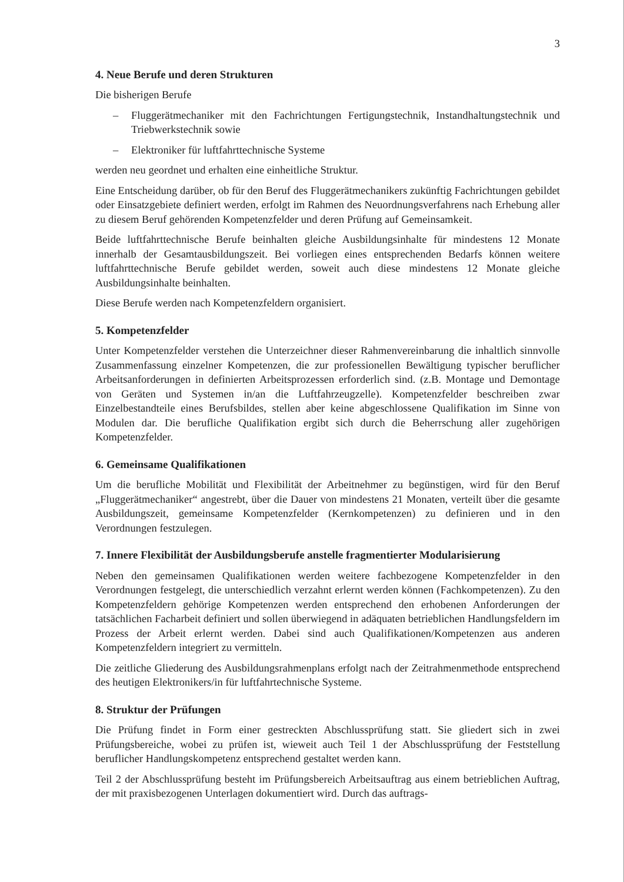3
4. Neue Berufe und deren Strukturen
Die bisherigen Berufe
– Fluggerätmechaniker mit den Fachrichtungen Fertigungstechnik, Instandhaltungs­technik und Triebwerkstechnik sowie
– Elektroniker für luftfahrttechnische Systeme
werden neu geordnet und erhalten eine einheitliche Struktur.
Eine Entscheidung darüber, ob für den Beruf des Fluggerätmechanikers zukünftig Fachrich­tungen gebildet oder Einsatzgebiete definiert werden, erfolgt im Rahmen des Neuordnungs­verfahrens nach Erhebung aller zu diesem Beruf gehörenden Kompetenzfelder und deren Prüfung auf Gemeinsamkeit.
Beide luftfahrttechnische Berufe beinhalten gleiche Ausbildungsinhalte für mindestens 12 Monate innerhalb der Gesamtausbildungszeit. Bei vorliegen eines entsprechenden Bedarfs können weitere luftfahrttechnische Berufe gebildet werden, soweit auch diese mindestens 12 Monate gleiche Ausbildungsinhalte beinhalten.
Diese Berufe werden nach Kompetenzfeldern organisiert.
5. Kompetenzfelder
Unter Kompetenzfelder verstehen die Unterzeichner dieser Rahmenvereinbarung die inhalt­lich sinnvolle Zusammenfassung einzelner Kompetenzen, die zur professionellen Bewälti­gung typischer beruflicher Arbeitsanforderungen in definierten Arbeitsprozessen erforder­lich sind. (z.B. Montage und Demontage von Geräten und Systemen in/an die Luftfahrzeug­zelle). Kompetenzfelder beschreiben zwar Einzelbestandteile eines Berufsbildes, stellen aber keine abgeschlossene Qualifikation im Sinne von Modulen dar. Die berufliche Qualifikation ergibt sich durch die Beherrschung aller zugehörigen Kompetenzfelder.
6. Gemeinsame Qualifikationen
Um die berufliche Mobilität und Flexibilität der Arbeitnehmer zu begünstigen, wird für den Beruf „Fluggerätmechaniker“ angestrebt, über die Dauer von mindestens 21 Monaten, ver­teilt über die gesamte Ausbildungszeit, gemeinsame Kompetenzfelder (Kernkompetenzen) zu definieren und in den Verordnungen festzulegen.
7. Innere Flexibilität der Ausbildungsberufe anstelle fragmentierter Modularisierung
Neben den gemeinsamen Qualifikationen werden weitere fachbezogene Kompetenzfelder in den Verordnungen festgelegt, die unterschiedlich verzahnt erlernt werden können (Fach­kompetenzen). Zu den Kompetenzfeldern gehörige Kompetenzen werden entsprechend den erhobenen Anforderungen der tatsächlichen Facharbeit definiert und sollen überwiegend in adäquaten betrieblichen Handlungsfeldern im Prozess der Arbeit erlernt werden. Dabei sind auch Qualifikationen/Kompetenzen aus anderen Kompetenzfeldern integriert zu vermitteln.
Die zeitliche Gliederung des Ausbildungsrahmenplans erfolgt nach der Zeitrahmenmethode entsprechend des heutigen Elektronikers/in für luftfahrtechnische Systeme.
8. Struktur der Prüfungen
Die Prüfung findet in Form einer gestreckten Abschlussprüfung statt. Sie gliedert sich in zwei Prüfungsbereiche, wobei zu prüfen ist, wieweit auch Teil 1 der Abschlussprüfung der Feststellung beruflicher Handlungskompetenz entsprechend gestaltet werden kann.
Teil 2 der Abschlussprüfung besteht im Prüfungsbereich Arbeitsauftrag aus einem betriebli­chen Auftrag, der mit praxisbezogenen Unterlagen dokumentiert wird. Durch das auftrags-